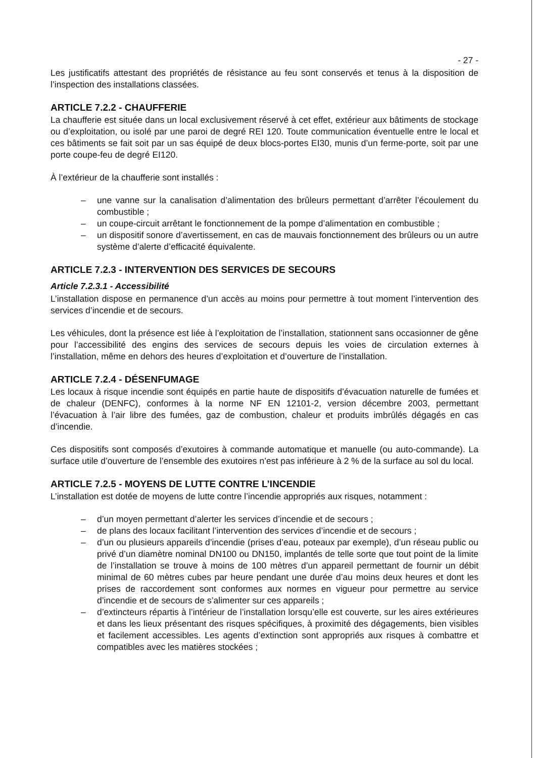- 27 -
Les justificatifs attestant des propriétés de résistance au feu sont conservés et tenus à la disposition de l’inspection des installations classées.
ARTICLE 7.2.2 - CHAUFFERIE
La chaufferie est située dans un local exclusivement réservé à cet effet, extérieur aux bâtiments de stockage ou d’exploitation, ou isolé par une paroi de degré REI 120. Toute communication éventuelle entre le local et ces bâtiments se fait soit par un sas équipé de deux blocs-portes EI30, munis d’un ferme-porte, soit par une porte coupe-feu de degré EI120.
À l’extérieur de la chaufferie sont installés :
– une vanne sur la canalisation d’alimentation des brûleurs permettant d’arrêter l’écoulement du combustible ;
– un coupe-circuit arrêtant le fonctionnement de la pompe d’alimentation en combustible ;
– un dispositif sonore d’avertissement, en cas de mauvais fonctionnement des brûleurs ou un autre système d’alerte d’efficacité équivalente.
ARTICLE 7.2.3 - INTERVENTION DES SERVICES DE SECOURS
Article 7.2.3.1 - Accessibilité
L’installation dispose en permanence d’un accès au moins pour permettre à tout moment l’intervention des services d’incendie et de secours.
Les véhicules, dont la présence est liée à l’exploitation de l’installation, stationnent sans occasionner de gêne pour l’accessibilité des engins des services de secours depuis les voies de circulation externes à l’installation, même en dehors des heures d’exploitation et d’ouverture de l’installation.
ARTICLE 7.2.4 - DÉSENFUMAGE
Les locaux à risque incendie sont équipés en partie haute de dispositifs d’évacuation naturelle de fumées et de chaleur (DENFC), conformes à la norme NF EN 12101-2, version décembre 2003, permettant l’évacuation à l’air libre des fumées, gaz de combustion, chaleur et produits imbrûlés dégagés en cas d’incendie.
Ces dispositifs sont composés d’exutoires à commande automatique et manuelle (ou auto-commande). La surface utile d’ouverture de l’ensemble des exutoires n’est pas inférieure à 2 % de la surface au sol du local.
ARTICLE 7.2.5 - MOYENS DE LUTTE CONTRE L’INCENDIE
L’installation est dotée de moyens de lutte contre l’incendie appropriés aux risques, notamment :
– d’un moyen permettant d’alerter les services d’incendie et de secours ;
– de plans des locaux facilitant l’intervention des services d’incendie et de secours ;
– d’un ou plusieurs appareils d’incendie (prises d’eau, poteaux par exemple), d’un réseau public ou privé d’un diamètre nominal DN100 ou DN150, implantés de telle sorte que tout point de la limite de l’installation se trouve à moins de 100 mètres d’un appareil permettant de fournir un débit minimal de 60 mètres cubes par heure pendant une durée d’au moins deux heures et dont les prises de raccordement sont conformes aux normes en vigueur pour permettre au service d’incendie et de secours de s’alimenter sur ces appareils ;
– d’extincteurs répartis à l’intérieur de l’installation lorsqu’elle est couverte, sur les aires extérieures et dans les lieux présentant des risques spécifiques, à proximité des dégagements, bien visibles et facilement accessibles. Les agents d’extinction sont appropriés aux risques à combattre et compatibles avec les matières stockées ;